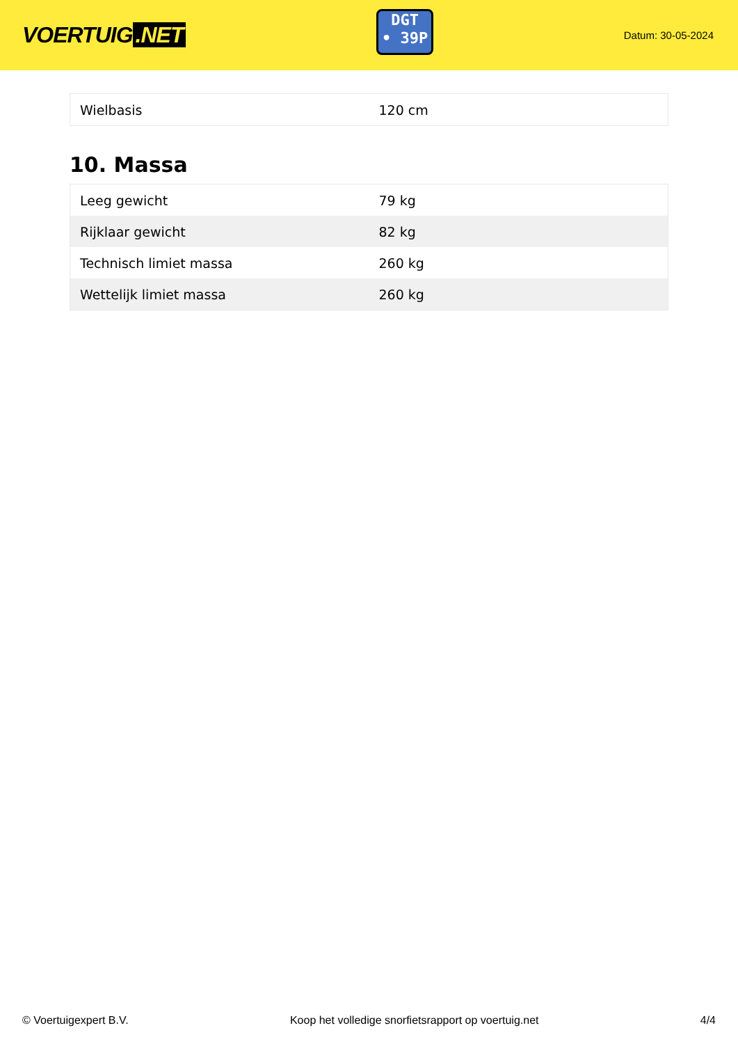VOERTUIG.NET
DGT
• 39P
Datum: 30-05-2024
| Wielbasis | 120 cm |
10. Massa
| Leeg gewicht | 79 kg |
| Rijklaar gewicht | 82 kg |
| Technisch limiet massa | 260 kg |
| Wettelijk limiet massa | 260 kg |
© Voertuigexpert B.V. Koop het volledige snorfietsrapport op voertuig.net 4/4